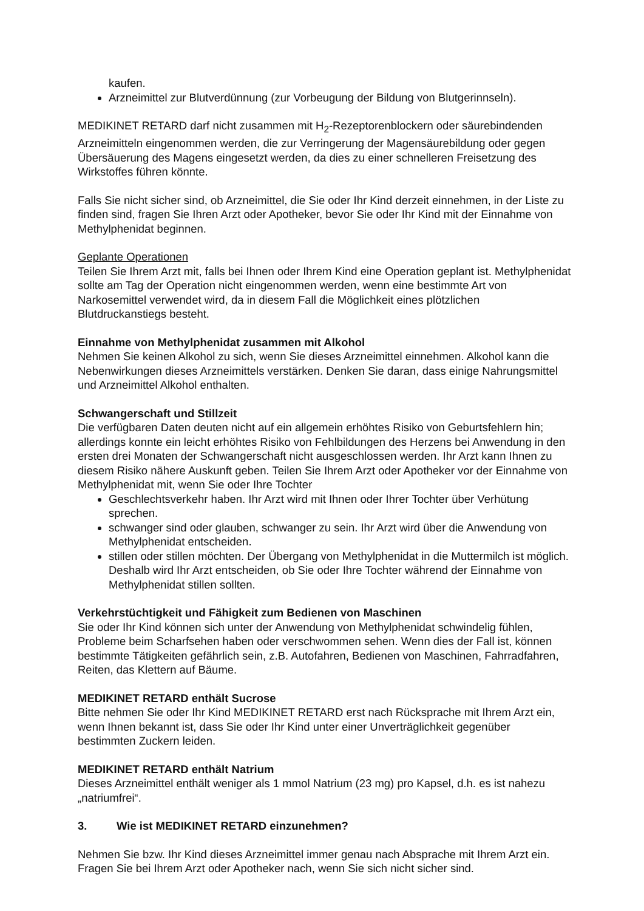kaufen.
Arzneimittel zur Blutverdünnung (zur Vorbeugung der Bildung von Blutgerinnseln).
MEDIKINET RETARD darf nicht zusammen mit H<sub>2</sub>-Rezeptorenblockern oder säurebindenden Arzneimitteln eingenommen werden, die zur Verringerung der Magensäurebildung oder gegen Übersäuerung des Magens eingesetzt werden, da dies zu einer schnelleren Freisetzung des Wirkstoffes führen könnte.
Falls Sie nicht sicher sind, ob Arzneimittel, die Sie oder Ihr Kind derzeit einnehmen, in der Liste zu finden sind, fragen Sie Ihren Arzt oder Apotheker, bevor Sie oder Ihr Kind mit der Einnahme von Methylphenidat beginnen.
Geplante Operationen
Teilen Sie Ihrem Arzt mit, falls bei Ihnen oder Ihrem Kind eine Operation geplant ist. Methylphenidat sollte am Tag der Operation nicht eingenommen werden, wenn eine bestimmte Art von Narkosemittel verwendet wird, da in diesem Fall die Möglichkeit eines plötzlichen Blutdruckanstiegs besteht.
Einnahme von Methylphenidat zusammen mit Alkohol
Nehmen Sie keinen Alkohol zu sich, wenn Sie dieses Arzneimittel einnehmen. Alkohol kann die Nebenwirkungen dieses Arzneimittels verstärken. Denken Sie daran, dass einige Nahrungsmittel und Arzneimittel Alkohol enthalten.
Schwangerschaft und Stillzeit
Die verfügbaren Daten deuten nicht auf ein allgemein erhöhtes Risiko von Geburtsfehlern hin; allerdings konnte ein leicht erhöhtes Risiko von Fehlbildungen des Herzens bei Anwendung in den ersten drei Monaten der Schwangerschaft nicht ausgeschlossen werden. Ihr Arzt kann Ihnen zu diesem Risiko nähere Auskunft geben. Teilen Sie Ihrem Arzt oder Apotheker vor der Einnahme von Methylphenidat mit, wenn Sie oder Ihre Tochter
Geschlechtsverkehr haben. Ihr Arzt wird mit Ihnen oder Ihrer Tochter über Verhütung sprechen.
schwanger sind oder glauben, schwanger zu sein. Ihr Arzt wird über die Anwendung von Methylphenidat entscheiden.
stillen oder stillen möchten. Der Übergang von Methylphenidat in die Muttermilch ist möglich. Deshalb wird Ihr Arzt entscheiden, ob Sie oder Ihre Tochter während der Einnahme von Methylphenidat stillen sollten.
Verkehrstüchtigkeit und Fähigkeit zum Bedienen von Maschinen
Sie oder Ihr Kind können sich unter der Anwendung von Methylphenidat schwindelig fühlen, Probleme beim Scharfsehen haben oder verschwommen sehen. Wenn dies der Fall ist, können bestimmte Tätigkeiten gefährlich sein, z.B. Autofahren, Bedienen von Maschinen, Fahrradfahren, Reiten, das Klettern auf Bäume.
MEDIKINET RETARD enthält Sucrose
Bitte nehmen Sie oder Ihr Kind MEDIKINET RETARD erst nach Rücksprache mit Ihrem Arzt ein, wenn Ihnen bekannt ist, dass Sie oder Ihr Kind unter einer Unverträglichkeit gegenüber bestimmten Zuckern leiden.
MEDIKINET RETARD enthält Natrium
Dieses Arzneimittel enthält weniger als 1 mmol Natrium (23 mg) pro Kapsel, d.h. es ist nahezu „natriumfrei“.
3. Wie ist MEDIKINET RETARD einzunehmen?
Nehmen Sie bzw. Ihr Kind dieses Arzneimittel immer genau nach Absprache mit Ihrem Arzt ein. Fragen Sie bei Ihrem Arzt oder Apotheker nach, wenn Sie sich nicht sicher sind.